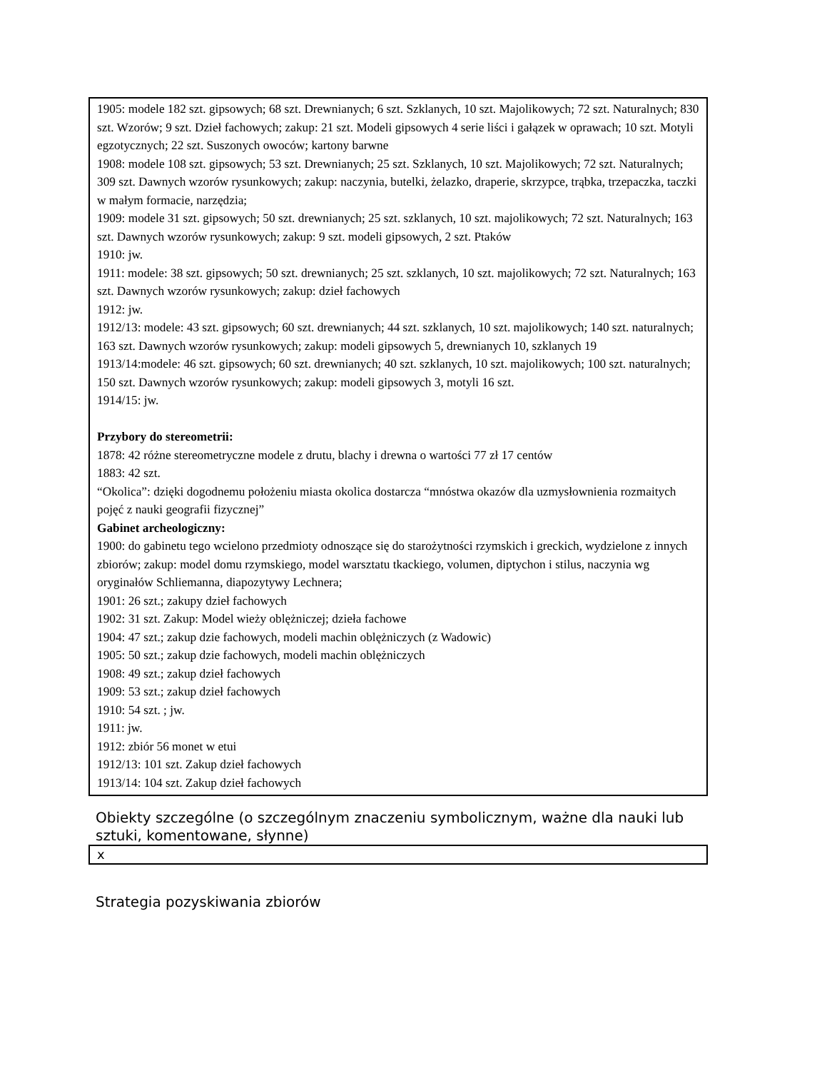1905: modele 182 szt. gipsowych; 68 szt. Drewnianych; 6 szt. Szklanych, 10 szt. Majolikowych; 72 szt. Naturalnych; 830 szt. Wzorów; 9 szt. Dzieł fachowych; zakup: 21 szt. Modeli gipsowych 4 serie liści i gałązek w oprawach; 10 szt. Motyli egzotycznych; 22 szt. Suszonych owoców; kartony barwne
1908: modele 108 szt. gipsowych; 53 szt. Drewnianych; 25 szt. Szklanych, 10 szt. Majolikowych; 72 szt. Naturalnych; 309 szt. Dawnych wzorów rysunkowych; zakup: naczynia, butelki, żelazko, draperie, skrzypce, trąbka, trzepaczka, taczki w małym formacie, narzędzia;
1909: modele 31 szt. gipsowych; 50 szt. drewnianych; 25 szt. szklanych, 10 szt. majolikowych; 72 szt. Naturalnych; 163 szt. Dawnych wzorów rysunkowych; zakup: 9 szt. modeli gipsowych, 2 szt. Ptaków
1910: jw.
1911: modele: 38 szt. gipsowych; 50 szt. drewnianych; 25 szt. szklanych, 10 szt. majolikowych; 72 szt. Naturalnych; 163 szt. Dawnych wzorów rysunkowych; zakup: dzieł fachowych
1912: jw.
1912/13: modele: 43 szt. gipsowych; 60 szt. drewnianych; 44 szt. szklanych, 10 szt. majolikowych; 140 szt. naturalnych; 163 szt. Dawnych wzorów rysunkowych; zakup: modeli gipsowych 5, drewnianych 10, szklanych 19
1913/14:modele: 46 szt. gipsowych; 60 szt. drewnianych; 40 szt. szklanych, 10 szt. majolikowych; 100 szt. naturalnych; 150 szt. Dawnych wzorów rysunkowych; zakup: modeli gipsowych 3, motyli 16 szt.
1914/15: jw.
Przybory do stereometrii:
1878: 42 różne stereometryczne modele z drutu, blachy i drewna o wartości 77 zł 17 centów
1883: 42 szt.
“Okolica”: dzięki dogodnemu położeniu miasta okolica dostarcza “mnóstwa okazów dla uzmysłownienia rozmaitych pojęć z nauki geografii fizycznej”
Gabinet archeologiczny:
1900: do gabinetu tego wcielono przedmioty odnoszące się do starożytności rzymskich i greckich, wydzielone z innych zbiorów; zakup: model domu rzymskiego, model warsztatu tkackiego, volumen, diptychon i stilus, naczynia wg oryginałów Schliemanna, diapozytywy Lechnera;
1901: 26 szt.; zakupy dzieł fachowych
1902: 31 szt. Zakup: Model wieży oblężniczej; dzieła fachowe
1904: 47 szt.; zakup dzie fachowych, modeli machin oblężniczych (z Wadowic)
1905: 50 szt.; zakup dzie fachowych, modeli machin oblężniczych
1908: 49 szt.; zakup dzieł fachowych
1909: 53 szt.; zakup dzieł fachowych
1910: 54 szt. ; jw.
1911: jw.
1912: zbiór 56 monet w etui
1912/13: 101 szt. Zakup dzieł fachowych
1913/14: 104 szt. Zakup dzieł fachowych
Obiekty szczególne (o szczególnym znaczeniu symbolicznym, ważne dla nauki lub sztuki, komentowane, słynne)
x
Strategia pozyskiwania zbiorów